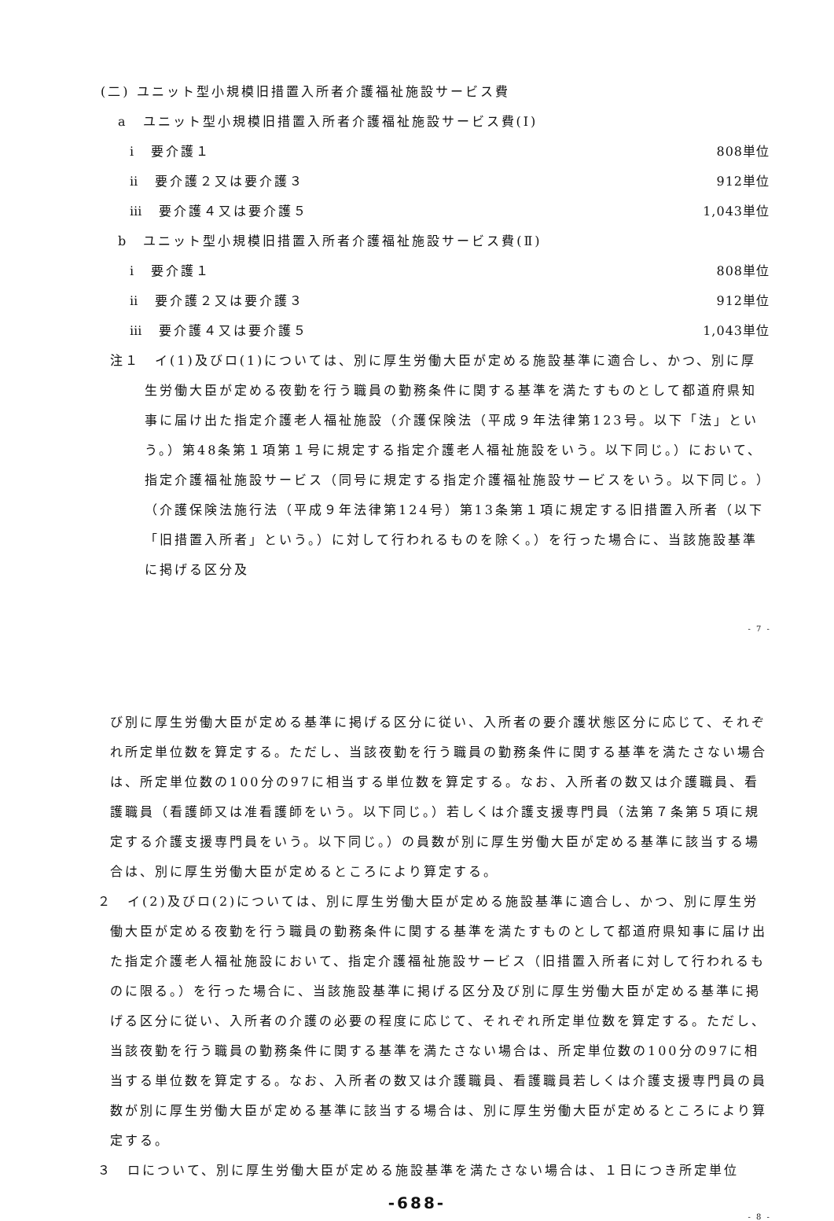(二) ユニット型小規模旧措置入所者介護福祉施設サービス費
a　ユニット型小規模旧措置入所者介護福祉施設サービス費(Ⅰ)
ⅰ　要介護１ 808単位
ⅱ　要介護２又は要介護３ 912単位
ⅲ　要介護４又は要介護５ 1,043単位
b　ユニット型小規模旧措置入所者介護福祉施設サービス費(Ⅱ)
ⅰ　要介護１ 808単位
ⅱ　要介護２又は要介護３ 912単位
ⅲ　要介護４又は要介護５ 1,043単位
注１　イ(1)及びロ(1)については、別に厚生労働大臣が定める施設基準に適合し、かつ、別に厚生労働大臣が定める夜勤を行う職員の勤務条件に関する基準を満たすものとして都道府県知事に届け出た指定介護老人福祉施設（介護保険法（平成９年法律第123号。以下「法」という。）第48条第１項第１号に規定する指定介護老人福祉施設をいう。以下同じ。）において、指定介護福祉施設サービス（同号に規定する指定介護福祉施設サービスをいう。以下同じ。）（介護保険法施行法（平成９年法律第124号）第13条第１項に規定する旧措置入所者（以下「旧措置入所者」という。）に対して行われるものを除く。）を行った場合に、当該施設基準に掲げる区分及
- 7 -
び別に厚生労働大臣が定める基準に掲げる区分に従い、入所者の要介護状態区分に応じて、それぞれ所定単位数を算定する。ただし、当該夜勤を行う職員の勤務条件に関する基準を満たさない場合は、所定単位数の100分の97に相当する単位数を算定する。なお、入所者の数又は介護職員、看護職員（看護師又は准看護師をいう。以下同じ。）若しくは介護支援専門員（法第７条第５項に規定する介護支援専門員をいう。以下同じ。）の員数が別に厚生労働大臣が定める基準に該当する場合は、別に厚生労働大臣が定めるところにより算定する。
２　イ(2)及びロ(2)については、別に厚生労働大臣が定める施設基準に適合し、かつ、別に厚生労働大臣が定める夜勤を行う職員の勤務条件に関する基準を満たすものとして都道府県知事に届け出た指定介護老人福祉施設において、指定介護福祉施設サービス（旧措置入所者に対して行われるものに限る。）を行った場合に、当該施設基準に掲げる区分及び別に厚生労働大臣が定める基準に掲げる区分に従い、入所者の介護の必要の程度に応じて、それぞれ所定単位数を算定する。ただし、当該夜勤を行う職員の勤務条件に関する基準を満たさない場合は、所定単位数の100分の97に相当する単位数を算定する。なお、入所者の数又は介護職員、看護職員若しくは介護支援専門員の員数が別に厚生労働大臣が定める基準に該当する場合は、別に厚生労働大臣が定めるところにより算定する。
３　ロについて、別に厚生労働大臣が定める施設基準を満たさない場合は、１日につき所定単位
-688-
- 8 -